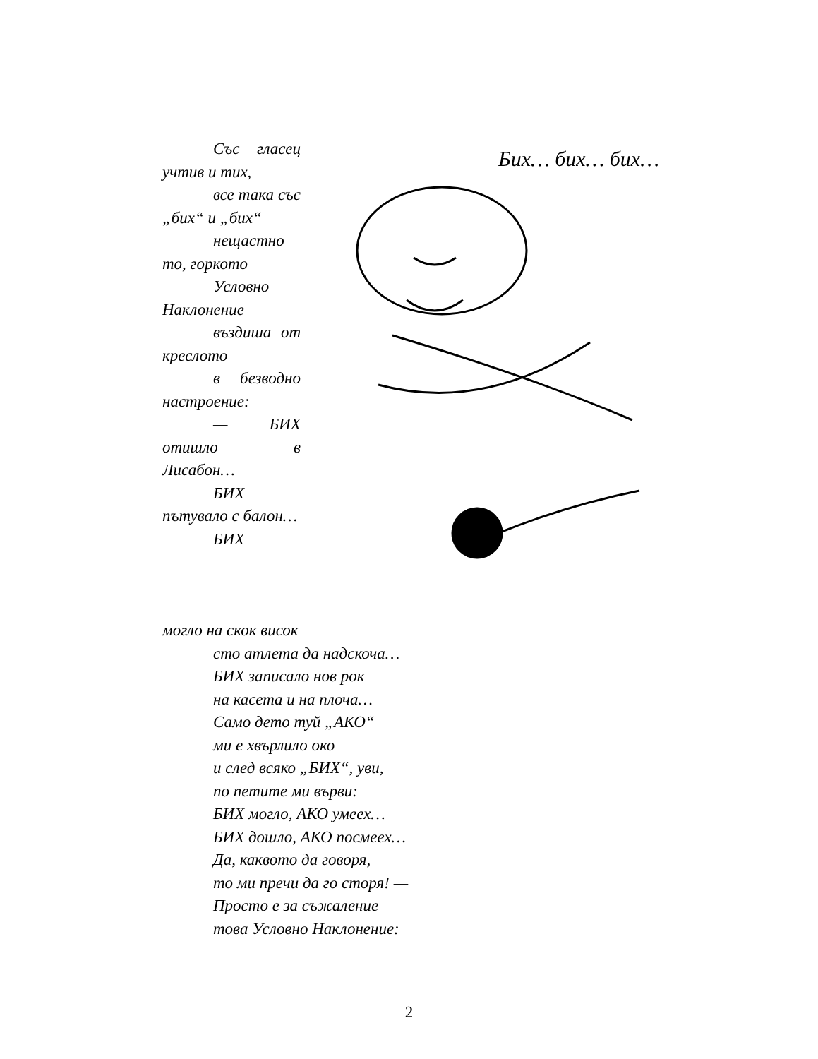Със гласец учтив и тих,
все така със „бих“ и „бих“
нещастно то, горкото
Условно Наклонение
въздиша от креслото
в безводно настроение:
— БИХ отишло в Лисабон…
БИХ пътувало с балон…
БИХ
Бих… бих… бих…
могло на скок висок
сто атлета да надскоча…
БИХ записало нов рок
на касета и на плоча…
Само дето туй „АКО“
ми е хвърлило око
и след всяко „БИХ“, уви,
по петите ми върви:
БИХ могло, АКО умеех…
БИХ дошло, АКО посмеех…
Да, каквото да говоря,
то ми пречи да го сторя! —
Просто е за съжаление
това Условно Наклонение:
2